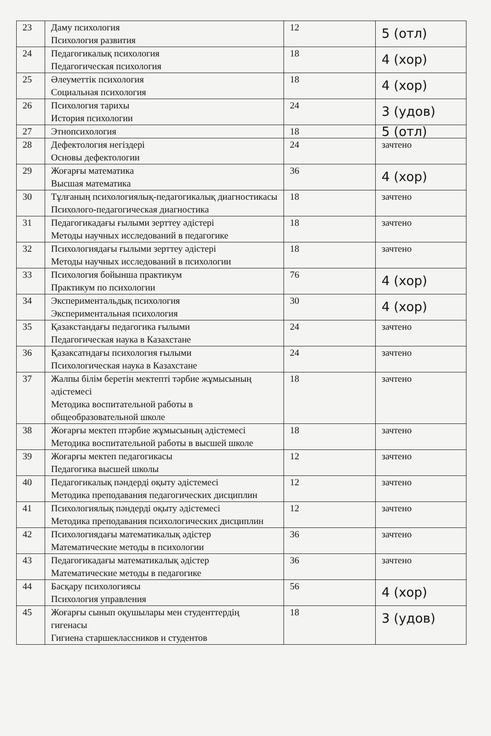| 23 | Даму психология Психология развития | 12 | 5 (отл) |
| 24 | Педагогикалық психология Педагогическая психология | 18 | 4 (хор) |
| 25 | Әлеуметтік психология Социальная психология | 18 | 4 (хор) |
| 26 | Психология тарихы История психологии | 24 | 3 (удов) |
| 27 | Этнопсихология | 18 | 5 (отл) |
| 28 | Дефектология негіздері Основы дефектологии | 24 | зачтено |
| 29 | Жоғарғы математика Высшая математика | 36 | 4 (хор) |
| 30 | Тұлғаның психологиялық-педагогикалық диагностикасы Психолого-педагогическая диагностика | 18 | зачтено |
| 31 | Педагогикадағы ғылыми зерттеу әдістері Методы научных исследований в педагогике | 18 | зачтено |
| 32 | Психологиядағы ғылыми зерттеу әдістері Методы научных исследований в психологии | 18 | зачтено |
| 33 | Психология бойынша практикум Практикум по психологии | 76 | 4 (хор) |
| 34 | Экспериментальдық психология Экспериментальная психология | 30 | 4 (хор) |
| 35 | Қазакстандағы педагогика ғылыми Педагогическая наука в Казахстане | 24 | зачтено |
| 36 | Қазаксатндағы психология ғылыми Психологическая наука в Казахстане | 24 | зачтено |
| 37 | Жалпы білім беретін мектепті тәрбие жұмысының әдістемесі Методика воспитательной работы в общеобразовательной школе | 18 | зачтено |
| 38 | Жоғарғы мектеп птәрбие жұмысының әдістемесі Методика воспитательной работы в высшей школе | 18 | зачтено |
| 39 | Жоғарғы мектеп педагогикасы Педагогика высшей школы | 12 | зачтено |
| 40 | Педагогикалық пәндерді оқыту әдістемесі Методика преподавания педагогических дисциплин | 12 | зачтено |
| 41 | Психологиялық пәндерді оқыту әдістемесі Методика преподавания психологических дисциплин | 12 | зачтено |
| 42 | Психологиядағы математикалық әдістер Математические методы в психологии | 36 | зачтено |
| 43 | Педагогикадағы математикалық әдістер Математические методы в педагогике | 36 | зачтено |
| 44 | Басқару психологиясы Психология управления | 56 | 4 (хор) |
| 45 | Жоғарғы сынып оқушылары мен студенттердің гигенасы Гигиена старшеклассников и студентов | 18 | 3 (удов) |